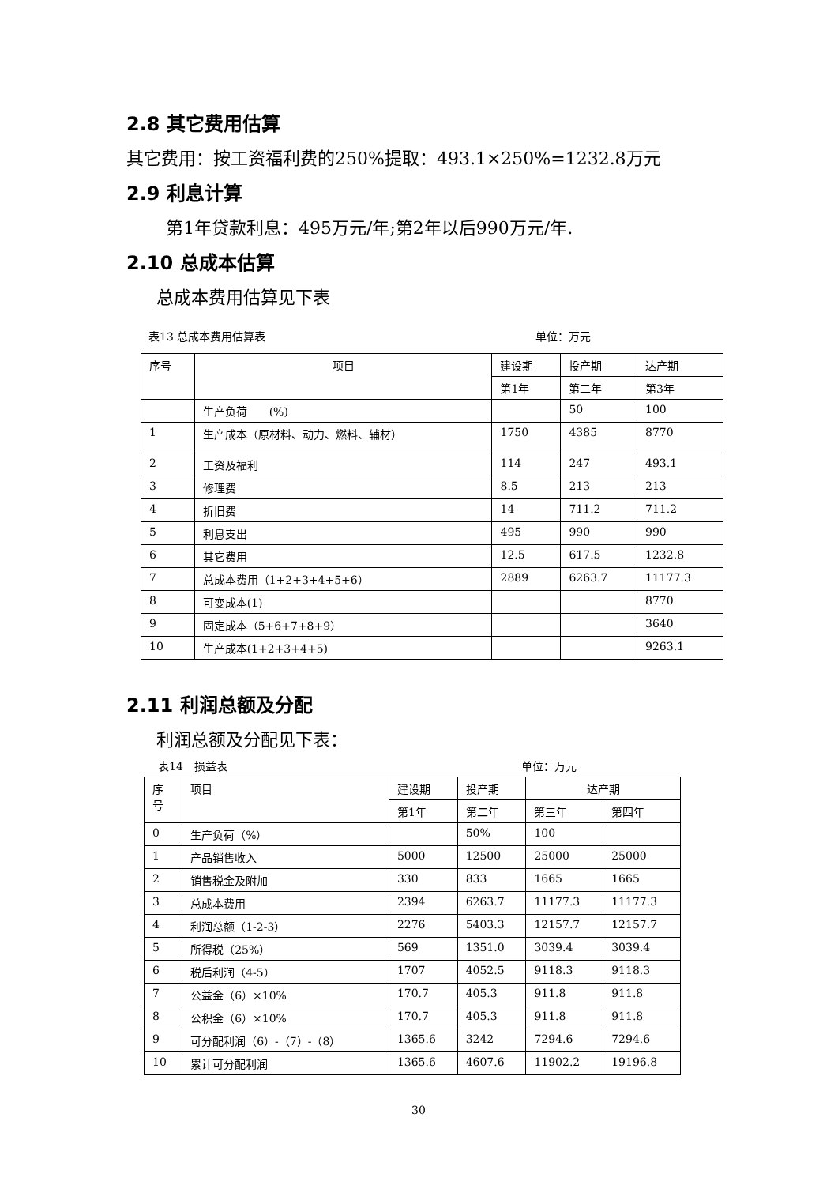2.8 其它费用估算
其它费用：按工资福利费的250%提取：493.1×250%=1232.8万元
2.9 利息计算
第1年贷款利息：495万元/年;第2年以后990万元/年.
2.10 总成本估算
总成本费用估算见下表
表13 总成本费用估算表 单位：万元
| 序号 | 项目 | 建设期 | 投产期 | 达产期 |
| --- | --- | --- | --- | --- |
| | | 第1年 | 第二年 | 第3年 |
| | 生产负荷 (%) | | 50 | 100 |
| 1 | 生产成本（原材料、动力、燃料、辅材） | 1750 | 4385 | 8770 |
| 2 | 工资及福利 | 114 | 247 | 493.1 |
| 3 | 修理费 | 8.5 | 213 | 213 |
| 4 | 折旧费 | 14 | 711.2 | 711.2 |
| 5 | 利息支出 | 495 | 990 | 990 |
| 6 | 其它费用 | 12.5 | 617.5 | 1232.8 |
| 7 | 总成本费用（1+2+3+4+5+6） | 2889 | 6263.7 | 11177.3 |
| 8 | 可变成本(1) | | | 8770 |
| 9 | 固定成本（5+6+7+8+9） | | | 3640 |
| 10 | 生产成本(1+2+3+4+5) | | | 9263.1 |
2.11 利润总额及分配
利润总额及分配见下表：
表14　损益表 单位：万元
| 序 号 | 项目 | 建设期 | 投产期 | 达产期 | |
| --- | --- | --- | --- | --- | --- |
| | | 第1年 | 第二年 | 第三年 | 第四年 |
| 0 | 生产负荷（%） | | 50% | 100 | |
| 1 | 产品销售收入 | 5000 | 12500 | 25000 | 25000 |
| 2 | 销售税金及附加 | 330 | 833 | 1665 | 1665 |
| 3 | 总成本费用 | 2394 | 6263.7 | 11177.3 | 11177.3 |
| 4 | 利润总额（1-2-3） | 2276 | 5403.3 | 12157.7 | 12157.7 |
| 5 | 所得税（25%） | 569 | 1351.0 | 3039.4 | 3039.4 |
| 6 | 税后利润（4-5） | 1707 | 4052.5 | 9118.3 | 9118.3 |
| 7 | 公益金（6）×10% | 170.7 | 405.3 | 911.8 | 911.8 |
| 8 | 公积金（6）×10% | 170.7 | 405.3 | 911.8 | 911.8 |
| 9 | 可分配利润（6）-（7）-（8） | 1365.6 | 3242 | 7294.6 | 7294.6 |
| 10 | 累计可分配利润 | 1365.6 | 4607.6 | 11902.2 | 19196.8 |
30